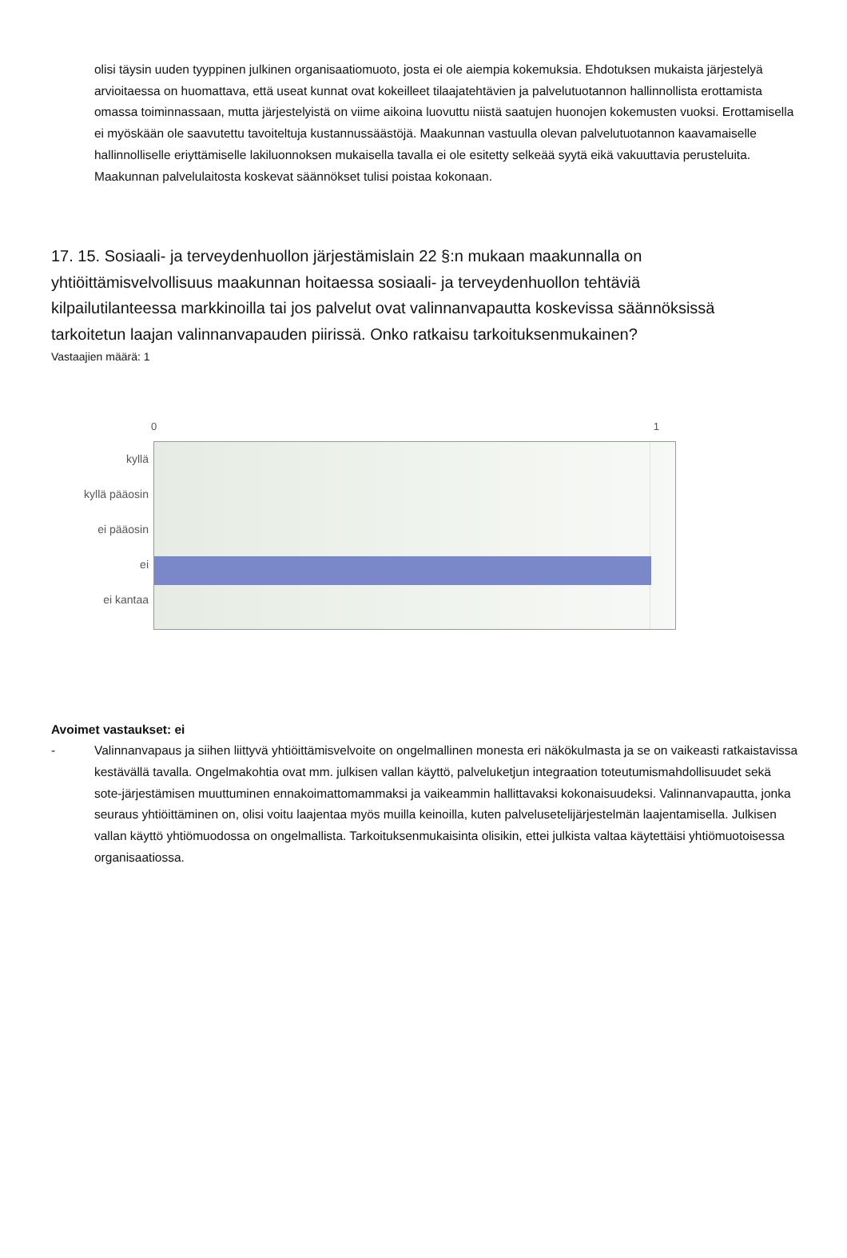olisi täysin uuden tyyppinen julkinen organisaatiomuoto, josta ei ole aiempia kokemuksia. Ehdotuksen mukaista järjestelyä arvioitaessa on huomattava, että useat kunnat ovat kokeilleet tilaajatehtävien ja palvelutuotannon hallinnollista erottamista omassa toiminnassaan, mutta järjestelyistä on viime aikoina luovuttu niistä saatujen huonojen kokemusten vuoksi. Erottamisella ei myöskään ole saavutettu tavoiteltuja kustannussäästöjä. Maakunnan vastuulla olevan palvelutuotannon kaavamaiselle hallinnolliselle eriyttämiselle lakiluonnoksen mukaisella tavalla ei ole esitetty selkeää syytä eikä vakuuttavia perusteluita. Maakunnan palvelulaitosta koskevat säännökset tulisi poistaa kokonaan.
17. 15. Sosiaali- ja terveydenhuollon järjestämislain 22 §:n mukaan maakunnalla on yhtiöittämisvelvollisuus maakunnan hoitaessa sosiaali- ja terveydenhuollon tehtäviä kilpailutilanteessa markkinoilla tai jos palvelut ovat valinnanvapautta koskevissa säännöksissä tarkoitetun laajan valinnanvapauden piirissä. Onko ratkaisu tarkoituksenmukainen?
Vastaajien määrä: 1
0 1
kyllä
kyllä pääosin
ei pääosin
ei
ei kantaa
Avoimet vastaukset: ei
- Valinnanvapaus ja siihen liittyvä yhtiöittämisvelvoite on ongelmallinen monesta eri näkökulmasta ja se on vaikeasti ratkaistavissa kestävällä tavalla. Ongelmakohtia ovat mm. julkisen vallan käyttö, palveluketjun integraation toteutumismahdollisuudet sekä sote-järjestämisen muuttuminen ennakoimattomammaksi ja vaikeammin hallittavaksi kokonaisuudeksi. Valinnanvapautta, jonka seuraus yhtiöittäminen on, olisi voitu laajentaa myös muilla keinoilla, kuten palvelusetelijärjestelmän laajentamisella. Julkisen vallan käyttö yhtiömuodossa on ongelmallista. Tarkoituksenmukaisinta olisikin, ettei julkista valtaa käytettäisi yhtiömuotoisessa organisaatiossa.